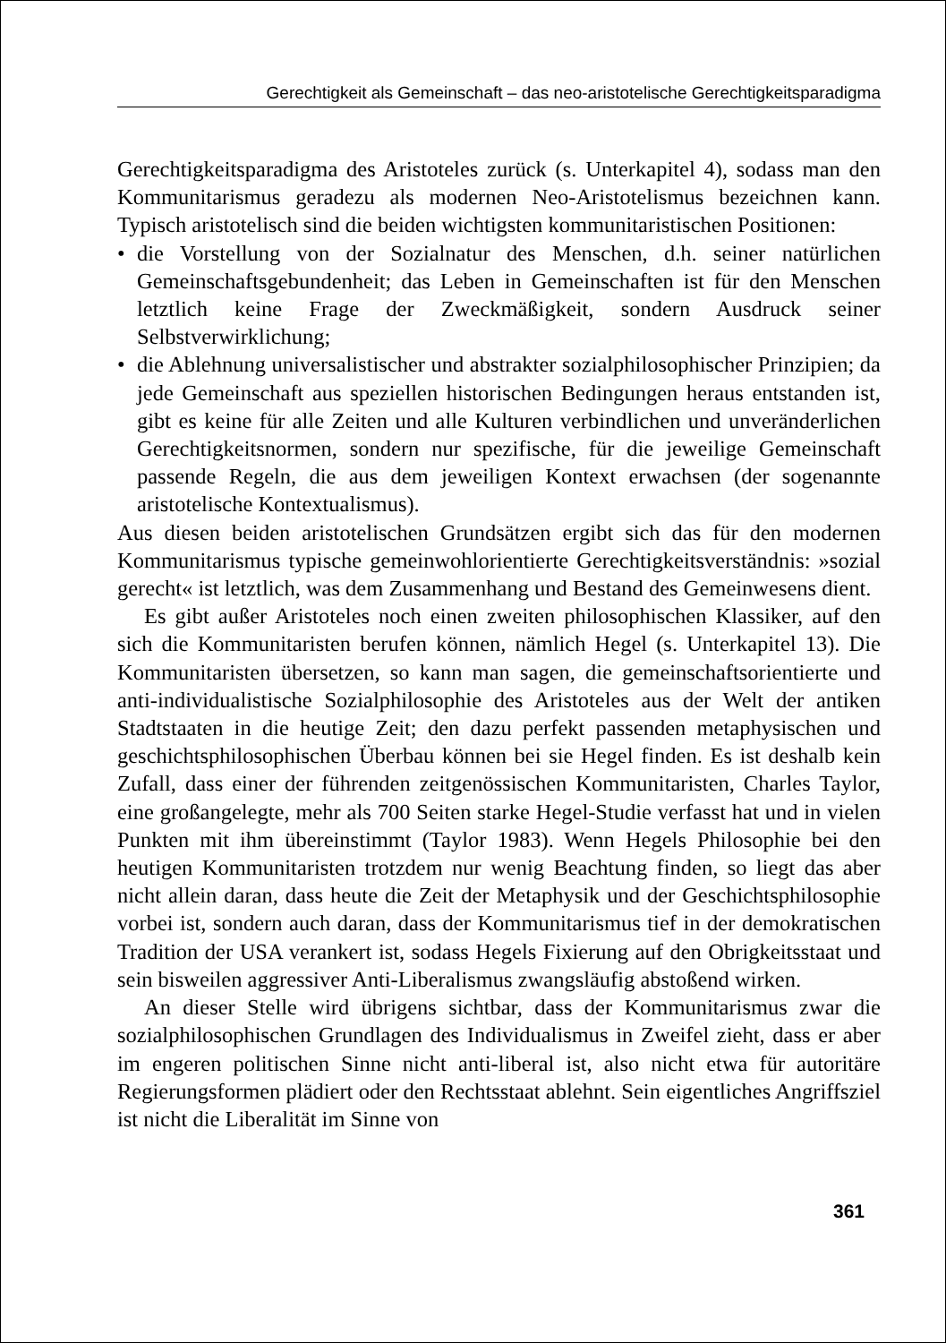Gerechtigkeit als Gemeinschaft – das neo-aristotelische Gerechtigkeitsparadigma
Gerechtigkeitsparadigma des Aristoteles zurück (s. Unterkapitel 4), sodass man den Kommunitarismus geradezu als modernen Neo-Aristotelismus bezeichnen kann. Typisch aristotelisch sind die beiden wichtigsten kommunitaristischen Positionen:
• die Vorstellung von der Sozialnatur des Menschen, d.h. seiner natürlichen Gemeinschaftsgebundenheit; das Leben in Gemeinschaften ist für den Menschen letztlich keine Frage der Zweckmäßigkeit, sondern Ausdruck seiner Selbstverwirklichung;
• die Ablehnung universalistischer und abstrakter sozialphilosophischer Prinzipien; da jede Gemeinschaft aus speziellen historischen Bedingungen heraus entstanden ist, gibt es keine für alle Zeiten und alle Kulturen verbindlichen und unveränderlichen Gerechtigkeitsnormen, sondern nur spezifische, für die jeweilige Gemeinschaft passende Regeln, die aus dem jeweiligen Kontext erwachsen (der sogenannte aristotelische Kontextualismus).
Aus diesen beiden aristotelischen Grundsätzen ergibt sich das für den modernen Kommunitarismus typische gemeinwohlorientierte Gerechtigkeitsverständnis: »sozial gerecht« ist letztlich, was dem Zusammenhang und Bestand des Gemeinwesens dient.
Es gibt außer Aristoteles noch einen zweiten philosophischen Klassiker, auf den sich die Kommunitaristen berufen können, nämlich Hegel (s. Unterkapitel 13). Die Kommunitaristen übersetzen, so kann man sagen, die gemeinschaftsorientierte und anti-individualistische Sozialphilosophie des Aristoteles aus der Welt der antiken Stadtstaaten in die heutige Zeit; den dazu perfekt passenden metaphysischen und geschichtsphilosophischen Überbau können bei sie Hegel finden. Es ist deshalb kein Zufall, dass einer der führenden zeitgenössischen Kommunitaristen, Charles Taylor, eine großangelegte, mehr als 700 Seiten starke Hegel-Studie verfasst hat und in vielen Punkten mit ihm übereinstimmt (Taylor 1983). Wenn Hegels Philosophie bei den heutigen Kommunitaristen trotzdem nur wenig Beachtung finden, so liegt das aber nicht allein daran, dass heute die Zeit der Metaphysik und der Geschichtsphilosophie vorbei ist, sondern auch daran, dass der Kommunitarismus tief in der demokratischen Tradition der USA verankert ist, sodass Hegels Fixierung auf den Obrigkeitsstaat und sein bisweilen aggressiver Anti-Liberalismus zwangsläufig abstoßend wirken.
An dieser Stelle wird übrigens sichtbar, dass der Kommunitarismus zwar die sozialphilosophischen Grundlagen des Individualismus in Zweifel zieht, dass er aber im engeren politischen Sinne nicht anti-liberal ist, also nicht etwa für autoritäre Regierungsformen plädiert oder den Rechtsstaat ablehnt. Sein eigentliches Angriffsziel ist nicht die Liberalität im Sinne von
361